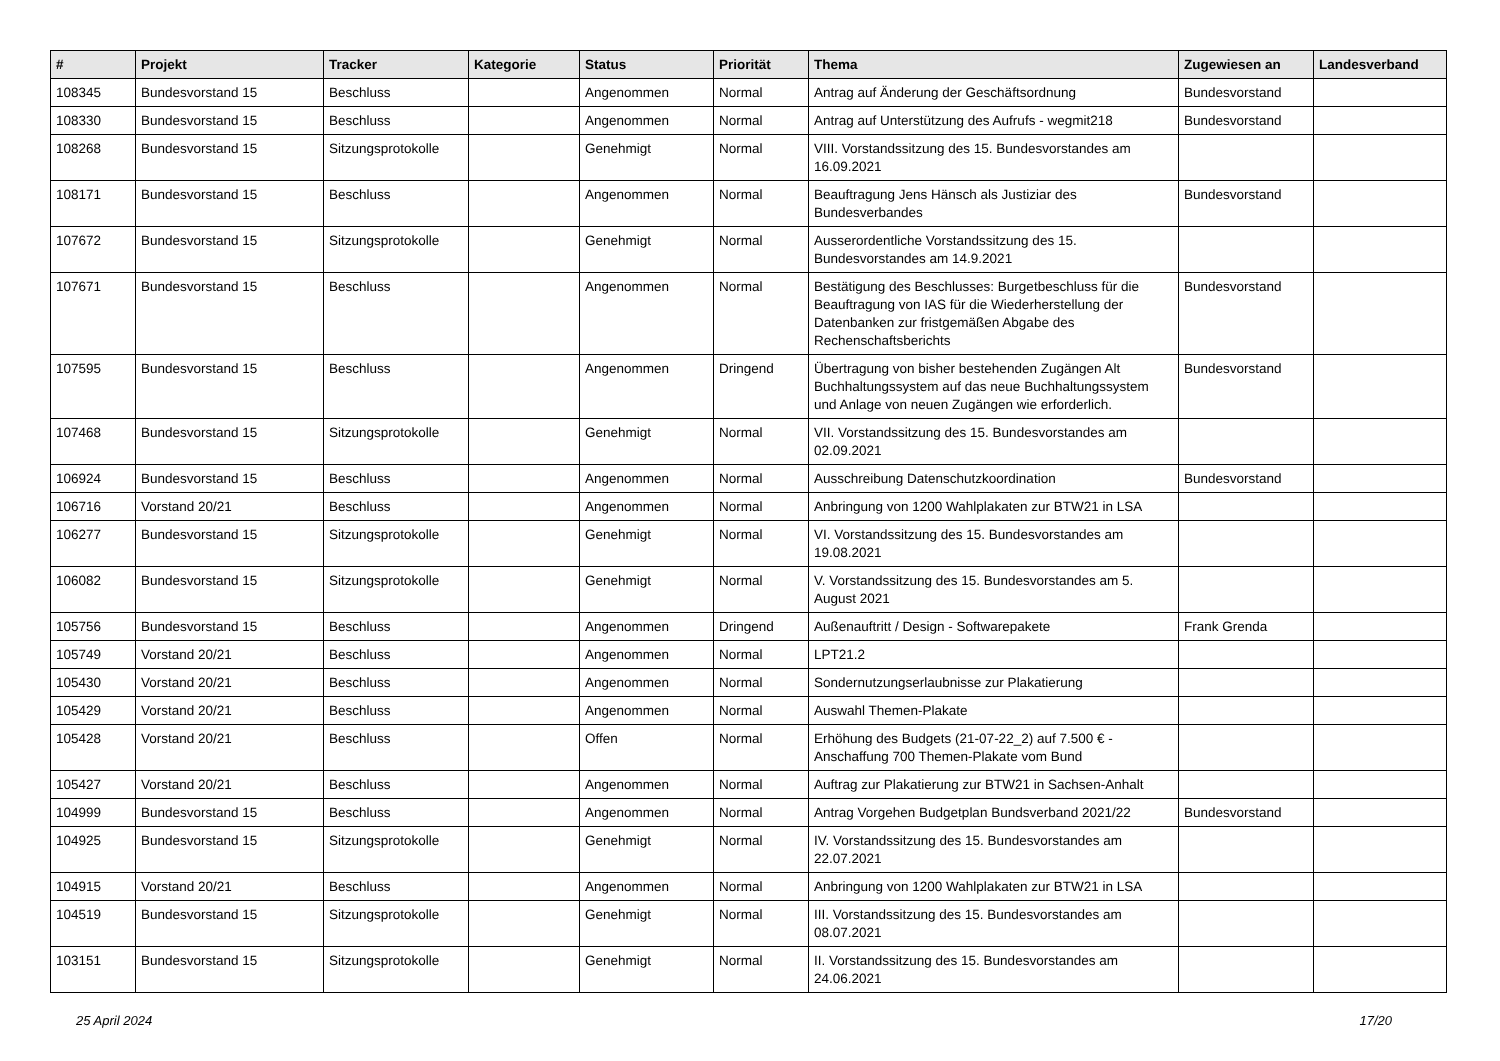| # | Projekt | Tracker | Kategorie | Status | Priorität | Thema | Zugewiesen an | Landesverband |
| --- | --- | --- | --- | --- | --- | --- | --- | --- |
| 108345 | Bundesvorstand 15 | Beschluss | | Angenommen | Normal | Antrag auf Änderung der Geschäftsordnung | Bundesvorstand | |
| 108330 | Bundesvorstand 15 | Beschluss | | Angenommen | Normal | Antrag auf Unterstützung des Aufrufs - wegmit218 | Bundesvorstand | |
| 108268 | Bundesvorstand 15 | Sitzungsprotokolle | | Genehmigt | Normal | VIII. Vorstandssitzung des 15. Bundesvorstandes am 16.09.2021 | | |
| 108171 | Bundesvorstand 15 | Beschluss | | Angenommen | Normal | Beauftragung Jens Hänsch als Justiziar des Bundesverbandes | Bundesvorstand | |
| 107672 | Bundesvorstand 15 | Sitzungsprotokolle | | Genehmigt | Normal | Ausserordentliche Vorstandssitzung des 15. Bundesvorstandes am 14.9.2021 | | |
| 107671 | Bundesvorstand 15 | Beschluss | | Angenommen | Normal | Bestätigung des Beschlusses: Burgetbeschluss für die Beauftragung von IAS für die Wiederherstellung der Datenbanken zur fristgemäßen Abgabe des Rechenschaftsberichts | Bundesvorstand | |
| 107595 | Bundesvorstand 15 | Beschluss | | Angenommen | Dringend | Übertragung von bisher bestehenden Zugängen Alt Buchhaltungssystem auf das neue Buchhaltungssystem und Anlage von neuen Zugängen wie erforderlich. | Bundesvorstand | |
| 107468 | Bundesvorstand 15 | Sitzungsprotokolle | | Genehmigt | Normal | VII. Vorstandssitzung des 15. Bundesvorstandes am 02.09.2021 | | |
| 106924 | Bundesvorstand 15 | Beschluss | | Angenommen | Normal | Ausschreibung Datenschutzkoordination | Bundesvorstand | |
| 106716 | Vorstand 20/21 | Beschluss | | Angenommen | Normal | Anbringung von 1200 Wahlplakaten zur BTW21 in LSA | | |
| 106277 | Bundesvorstand 15 | Sitzungsprotokolle | | Genehmigt | Normal | VI. Vorstandssitzung des 15. Bundesvorstandes am 19.08.2021 | | |
| 106082 | Bundesvorstand 15 | Sitzungsprotokolle | | Genehmigt | Normal | V. Vorstandssitzung des 15. Bundesvorstandes am 5. August 2021 | | |
| 105756 | Bundesvorstand 15 | Beschluss | | Angenommen | Dringend | Außenauftritt / Design - Softwarepakete | Frank Grenda | |
| 105749 | Vorstand 20/21 | Beschluss | | Angenommen | Normal | LPT21.2 | | |
| 105430 | Vorstand 20/21 | Beschluss | | Angenommen | Normal | Sondernutzungserlaubnisse zur Plakatierung | | |
| 105429 | Vorstand 20/21 | Beschluss | | Angenommen | Normal | Auswahl Themen-Plakate | | |
| 105428 | Vorstand 20/21 | Beschluss | | Offen | Normal | Erhöhung des Budgets (21-07-22_2) auf 7.500 € - Anschaffung 700 Themen-Plakate vom Bund | | |
| 105427 | Vorstand 20/21 | Beschluss | | Angenommen | Normal | Auftrag zur Plakatierung zur BTW21 in Sachsen-Anhalt | | |
| 104999 | Bundesvorstand 15 | Beschluss | | Angenommen | Normal | Antrag Vorgehen Budgetplan Bundsverband 2021/22 | Bundesvorstand | |
| 104925 | Bundesvorstand 15 | Sitzungsprotokolle | | Genehmigt | Normal | IV. Vorstandssitzung des 15. Bundesvorstandes am 22.07.2021 | | |
| 104915 | Vorstand 20/21 | Beschluss | | Angenommen | Normal | Anbringung von 1200 Wahlplakaten zur BTW21 in LSA | | |
| 104519 | Bundesvorstand 15 | Sitzungsprotokolle | | Genehmigt | Normal | III. Vorstandssitzung des 15. Bundesvorstandes am 08.07.2021 | | |
| 103151 | Bundesvorstand 15 | Sitzungsprotokolle | | Genehmigt | Normal | II. Vorstandssitzung des 15. Bundesvorstandes am 24.06.2021 | | |
25 April 2024 17/20